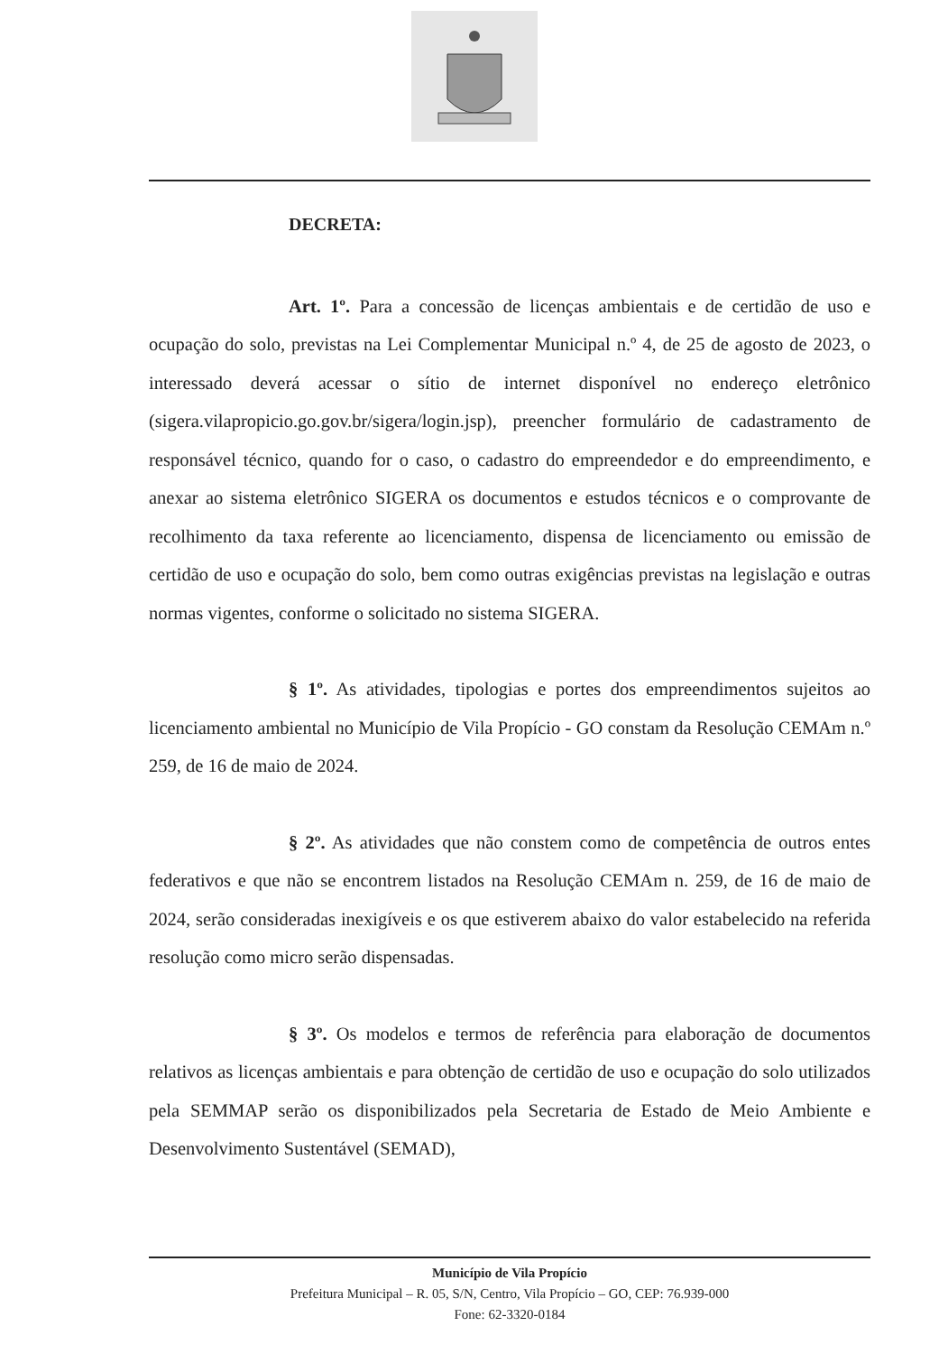DECRETA:
Art. 1º. Para a concessão de licenças ambientais e de certidão de uso e ocupação do solo, previstas na Lei Complementar Municipal n.º 4, de 25 de agosto de 2023, o interessado deverá acessar o sítio de internet disponível no endereço eletrônico (sigera.vilapropicio.go.gov.br/sigera/login.jsp), preencher formulário de cadastramento de responsável técnico, quando for o caso, o cadastro do empreendedor e do empreendimento, e anexar ao sistema eletrônico SIGERA os documentos e estudos técnicos e o comprovante de recolhimento da taxa referente ao licenciamento, dispensa de licenciamento ou emissão de certidão de uso e ocupação do solo, bem como outras exigências previstas na legislação e outras normas vigentes, conforme o solicitado no sistema SIGERA.
§ 1º. As atividades, tipologias e portes dos empreendimentos sujeitos ao licenciamento ambiental no Município de Vila Propício - GO constam da Resolução CEMAm n.º 259, de 16 de maio de 2024.
§ 2º. As atividades que não constem como de competência de outros entes federativos e que não se encontrem listados na Resolução CEMAm n. 259, de 16 de maio de 2024, serão consideradas inexigíveis e os que estiverem abaixo do valor estabelecido na referida resolução como micro serão dispensadas.
§ 3º. Os modelos e termos de referência para elaboração de documentos relativos as licenças ambientais e para obtenção de certidão de uso e ocupação do solo utilizados pela SEMMAP serão os disponibilizados pela Secretaria de Estado de Meio Ambiente e Desenvolvimento Sustentável (SEMAD),
Município de Vila Propício
Prefeitura Municipal – R. 05, S/N, Centro, Vila Propício – GO, CEP: 76.939-000
Fone: 62-3320-0184